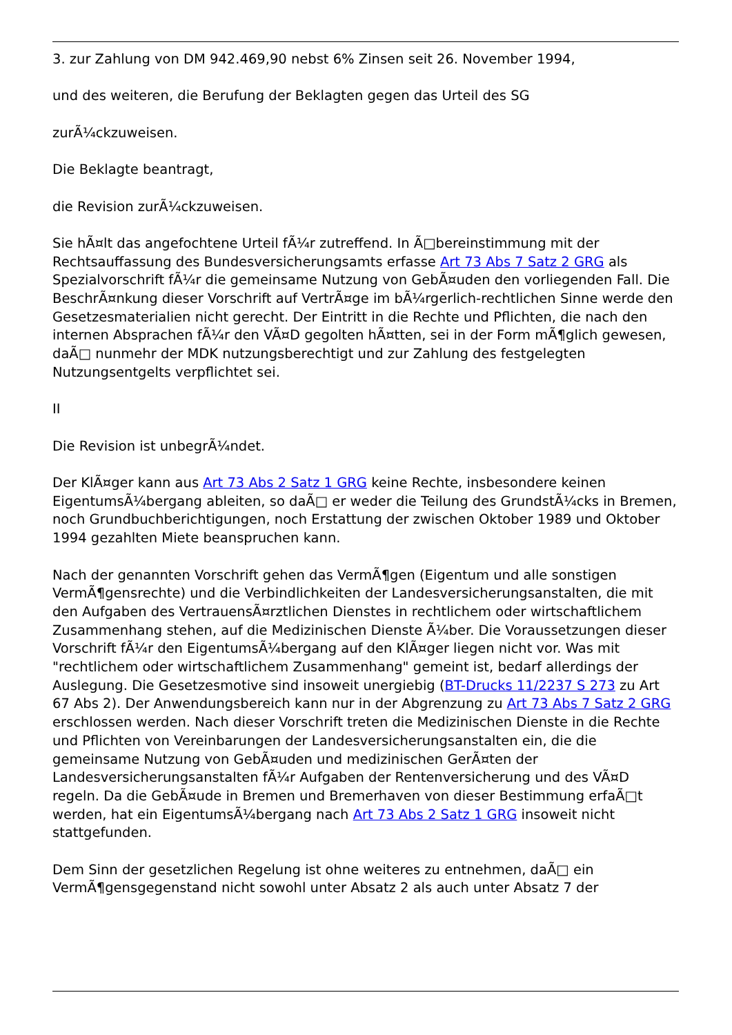3. zur Zahlung von DM 942.469,90 nebst 6% Zinsen seit 26. November 1994,
und des weiteren, die Berufung der Beklagten gegen das Urteil des SG
zurÃ¼ckzuweisen.
Die Beklagte beantragt,
die Revision zurÃ¼ckzuweisen.
Sie hÃ¤lt das angefochtene Urteil fÃ¼r zutreffend. In Ã□bereinstimmung mit der Rechtsauffassung des Bundesversicherungsamts erfasse Art 73 Abs 7 Satz 2 GRG als Spezialvorschrift fÃ¼r die gemeinsame Nutzung von GebÃ¤uden den vorliegenden Fall. Die BeschrÃ¤nkung dieser Vorschrift auf VertrÃ¤ge im bÃ¼rgerlich-rechtlichen Sinne werde den Gesetzesmaterialien nicht gerecht. Der Eintritt in die Rechte und Pflichten, die nach den internen Absprachen fÃ¼r den VÃ¤D gegolten hÃ¤tten, sei in der Form mÃ¶glich gewesen, daÃ□ nunmehr der MDK nutzungsberechtigt und zur Zahlung des festgelegten Nutzungsentgelts verpflichtet sei.
II
Die Revision ist unbegrÃ¼ndet.
Der KlÃ¤ger kann aus Art 73 Abs 2 Satz 1 GRG keine Rechte, insbesondere keinen EigentumsÃ¼bergang ableiten, so daÃ□ er weder die Teilung des GrundstÃ¼cks in Bremen, noch Grundbuchberichtigungen, noch Erstattung der zwischen Oktober 1989 und Oktober 1994 gezahlten Miete beanspruchen kann.
Nach der genannten Vorschrift gehen das VermÃ¶gen (Eigentum und alle sonstigen VermÃ¶gensrechte) und die Verbindlichkeiten der Landesversicherungsanstalten, die mit den Aufgaben des VertrauensÃ¤rztlichen Dienstes in rechtlichem oder wirtschaftlichem Zusammenhang stehen, auf die Medizinischen Dienste Ã¼ber. Die Voraussetzungen dieser Vorschrift fÃ¼r den EigentumsÃ¼bergang auf den KlÃ¤ger liegen nicht vor. Was mit "rechtlichem oder wirtschaftlichem Zusammenhang" gemeint ist, bedarf allerdings der Auslegung. Die Gesetzesmotive sind insoweit unergiebig (BT-Drucks 11/2237 S 273 zu Art 67 Abs 2). Der Anwendungsbereich kann nur in der Abgrenzung zu Art 73 Abs 7 Satz 2 GRG erschlossen werden. Nach dieser Vorschrift treten die Medizinischen Dienste in die Rechte und Pflichten von Vereinbarungen der Landesversicherungsanstalten ein, die die gemeinsame Nutzung von GebÃ¤uden und medizinischen GerÃ¤ten der Landesversicherungsanstalten fÃ¼r Aufgaben der Rentenversicherung und des VÃ¤D regeln. Da die GebÃ¤ude in Bremen und Bremerhaven von dieser Bestimmung erfaÃ□t werden, hat ein EigentumsÃ¼bergang nach Art 73 Abs 2 Satz 1 GRG insoweit nicht stattgefunden.
Dem Sinn der gesetzlichen Regelung ist ohne weiteres zu entnehmen, daÃ□ ein VermÃ¶gensgegenstand nicht sowohl unter Absatz 2 als auch unter Absatz 7 der